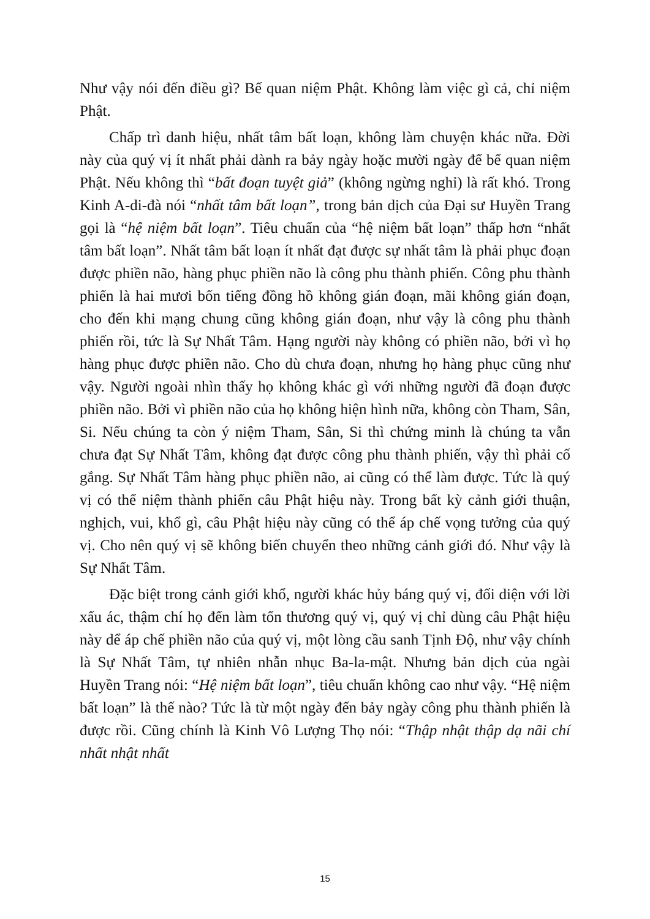Như vậy nói đến điều gì? Bế quan niệm Phật. Không làm việc gì cả, chỉ niệm Phật.
Chấp trì danh hiệu, nhất tâm bất loạn, không làm chuyện khác nữa. Đời này của quý vị ít nhất phải dành ra bảy ngày hoặc mười ngày để bế quan niệm Phật. Nếu không thì “bất đoạn tuyệt giả” (không ngừng nghỉ) là rất khó. Trong Kinh A-di-đà nói “nhất tâm bất loạn”, trong bản dịch của Đại sư Huyền Trang gọi là “hệ niệm bất loạn”. Tiêu chuẩn của “hệ niệm bất loạn” thấp hơn “nhất tâm bất loạn”. Nhất tâm bất loạn ít nhất đạt được sự nhất tâm là phải phục đoạn được phiền não, hàng phục phiền não là công phu thành phiến. Công phu thành phiến là hai mươi bốn tiếng đồng hồ không gián đoạn, mãi không gián đoạn, cho đến khi mạng chung cũng không gián đoạn, như vậy là công phu thành phiến rồi, tức là Sự Nhất Tâm. Hạng người này không có phiền não, bởi vì họ hàng phục được phiền não. Cho dù chưa đoạn, nhưng họ hàng phục cũng như vậy. Người ngoài nhìn thấy họ không khác gì với những người đã đoạn được phiền não. Bởi vì phiền não của họ không hiện hình nữa, không còn Tham, Sân, Si. Nếu chúng ta còn ý niệm Tham, Sân, Si thì chứng minh là chúng ta vẫn chưa đạt Sự Nhất Tâm, không đạt được công phu thành phiến, vậy thì phải cố gắng. Sự Nhất Tâm hàng phục phiền não, ai cũng có thể làm được. Tức là quý vị có thể niệm thành phiến câu Phật hiệu này. Trong bất kỳ cảnh giới thuận, nghịch, vui, khổ gì, câu Phật hiệu này cũng có thể áp chế vọng tưởng của quý vị. Cho nên quý vị sẽ không biến chuyển theo những cảnh giới đó. Như vậy là Sự Nhất Tâm.
Đặc biệt trong cảnh giới khổ, người khác hủy báng quý vị, đối diện với lời xấu ác, thậm chí họ đến làm tổn thương quý vị, quý vị chỉ dùng câu Phật hiệu này dể áp chế phiền não của quý vị, một lòng cầu sanh Tịnh Độ, như vậy chính là Sự Nhất Tâm, tự nhiên nhẫn nhục Ba-la-mật. Nhưng bản dịch của ngài Huyền Trang nói: “Hệ niệm bất loạn”, tiêu chuẩn không cao như vậy. “Hệ niệm bất loạn” là thế nào? Tức là từ một ngày đến bảy ngày công phu thành phiến là được rồi. Cũng chính là Kinh Vô Lượng Thọ nói: “Thập nhật thập dạ nãi chí nhất nhật nhất
15